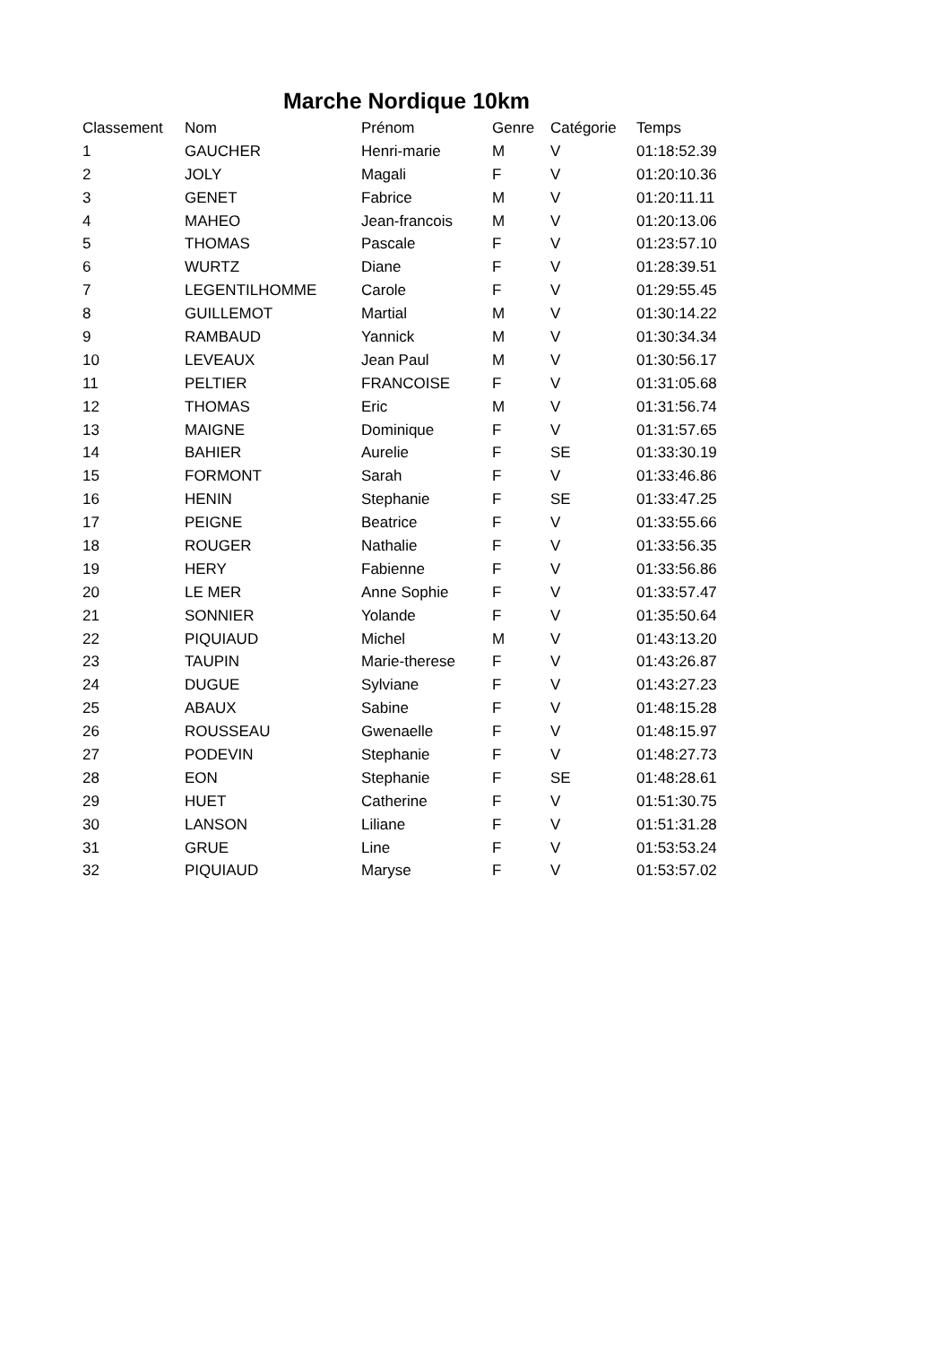Marche Nordique 10km
| Classement | Nom | Prénom | Genre | Catégorie | Temps |
| --- | --- | --- | --- | --- | --- |
| 1 | GAUCHER | Henri-marie | M | V | 01:18:52.39 |
| 2 | JOLY | Magali | F | V | 01:20:10.36 |
| 3 | GENET | Fabrice | M | V | 01:20:11.11 |
| 4 | MAHEO | Jean-francois | M | V | 01:20:13.06 |
| 5 | THOMAS | Pascale | F | V | 01:23:57.10 |
| 6 | WURTZ | Diane | F | V | 01:28:39.51 |
| 7 | LEGENTILHOMME | Carole | F | V | 01:29:55.45 |
| 8 | GUILLEMOT | Martial | M | V | 01:30:14.22 |
| 9 | RAMBAUD | Yannick | M | V | 01:30:34.34 |
| 10 | LEVEAUX | Jean Paul | M | V | 01:30:56.17 |
| 11 | PELTIER | FRANCOISE | F | V | 01:31:05.68 |
| 12 | THOMAS | Eric | M | V | 01:31:56.74 |
| 13 | MAIGNE | Dominique | F | V | 01:31:57.65 |
| 14 | BAHIER | Aurelie | F | SE | 01:33:30.19 |
| 15 | FORMONT | Sarah | F | V | 01:33:46.86 |
| 16 | HENIN | Stephanie | F | SE | 01:33:47.25 |
| 17 | PEIGNE | Beatrice | F | V | 01:33:55.66 |
| 18 | ROUGER | Nathalie | F | V | 01:33:56.35 |
| 19 | HERY | Fabienne | F | V | 01:33:56.86 |
| 20 | LE MER | Anne Sophie | F | V | 01:33:57.47 |
| 21 | SONNIER | Yolande | F | V | 01:35:50.64 |
| 22 | PIQUIAUD | Michel | M | V | 01:43:13.20 |
| 23 | TAUPIN | Marie-therese | F | V | 01:43:26.87 |
| 24 | DUGUE | Sylviane | F | V | 01:43:27.23 |
| 25 | ABAUX | Sabine | F | V | 01:48:15.28 |
| 26 | ROUSSEAU | Gwenaelle | F | V | 01:48:15.97 |
| 27 | PODEVIN | Stephanie | F | V | 01:48:27.73 |
| 28 | EON | Stephanie | F | SE | 01:48:28.61 |
| 29 | HUET | Catherine | F | V | 01:51:30.75 |
| 30 | LANSON | Liliane | F | V | 01:51:31.28 |
| 31 | GRUE | Line | F | V | 01:53:53.24 |
| 32 | PIQUIAUD | Maryse | F | V | 01:53:57.02 |